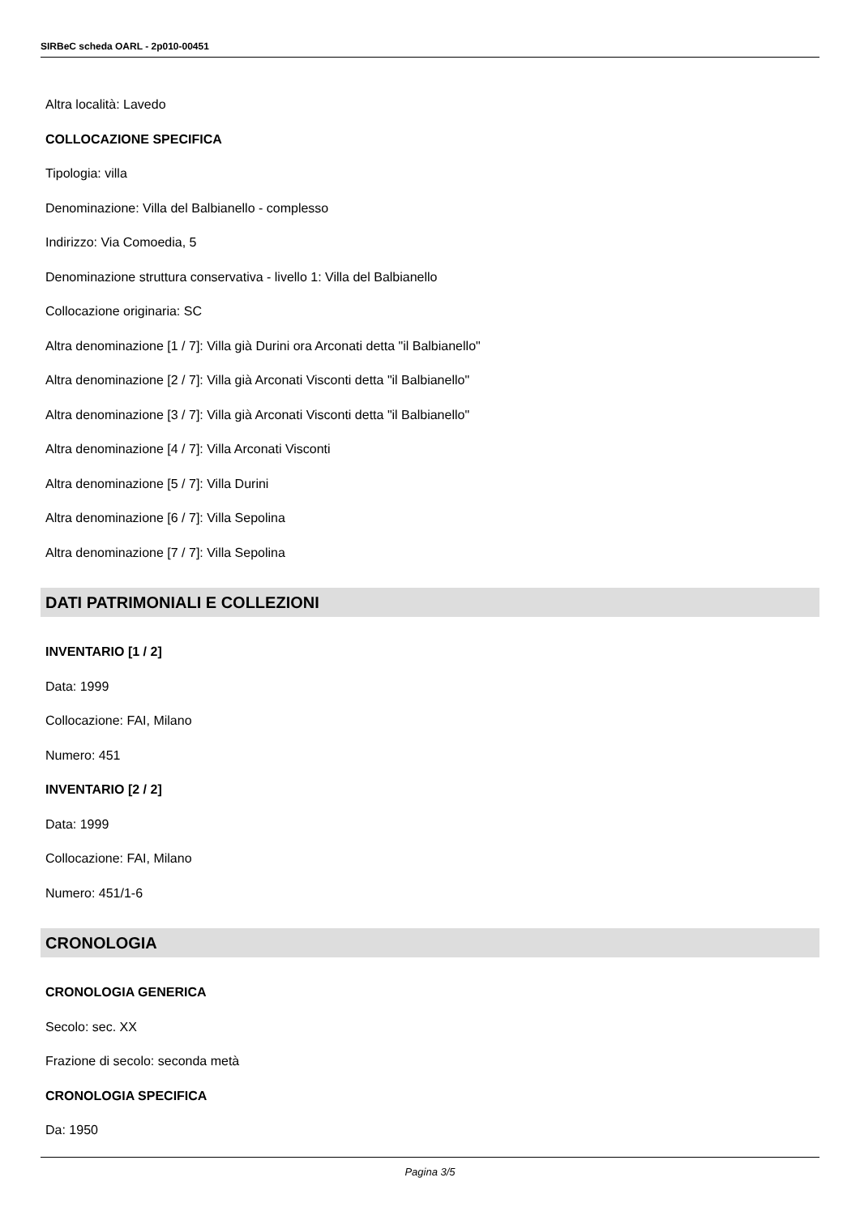SIRBeC scheda OARL - 2p010-00451
Altra località: Lavedo
COLLOCAZIONE SPECIFICA
Tipologia: villa
Denominazione: Villa del Balbianello - complesso
Indirizzo: Via Comoedia, 5
Denominazione struttura conservativa - livello 1: Villa del Balbianello
Collocazione originaria: SC
Altra denominazione [1 / 7]: Villa già Durini ora Arconati detta "il Balbianello"
Altra denominazione [2 / 7]: Villa già Arconati Visconti detta "il Balbianello"
Altra denominazione [3 / 7]: Villa già Arconati Visconti detta "il Balbianello"
Altra denominazione [4 / 7]: Villa Arconati Visconti
Altra denominazione [5 / 7]: Villa Durini
Altra denominazione [6 / 7]: Villa Sepolina
Altra denominazione [7 / 7]: Villa Sepolina
DATI PATRIMONIALI E COLLEZIONI
INVENTARIO [1 / 2]
Data: 1999
Collocazione: FAI, Milano
Numero: 451
INVENTARIO [2 / 2]
Data: 1999
Collocazione: FAI, Milano
Numero: 451/1-6
CRONOLOGIA
CRONOLOGIA GENERICA
Secolo: sec. XX
Frazione di secolo: seconda metà
CRONOLOGIA SPECIFICA
Da: 1950
Pagina 3/5